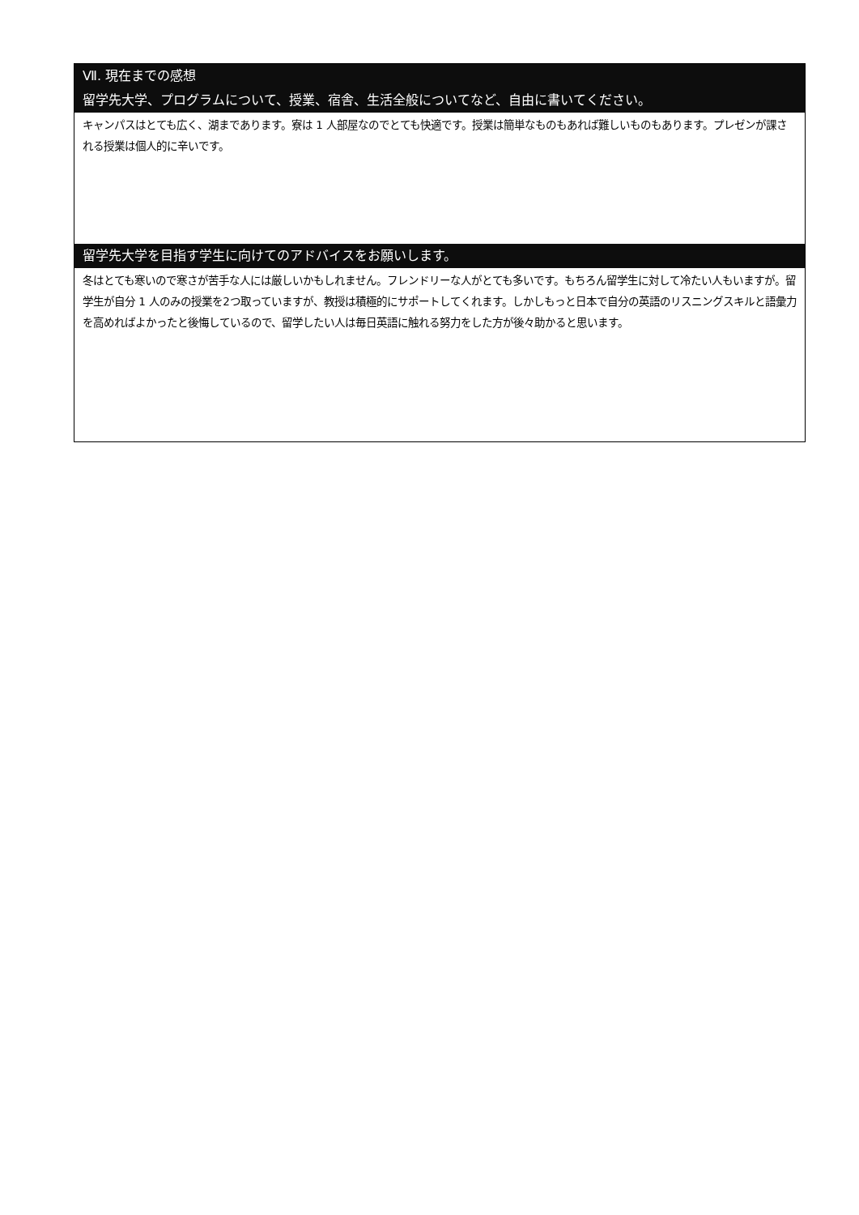Ⅶ. 現在までの感想
留学先大学、プログラムについて、授業、宿舎、生活全般についてなど、自由に書いてください。
キャンパスはとても広く、湖まであります。寮は 1 人部屋なのでとても快適です。授業は簡単なものもあれば難しいものもあります。プレゼンが課される授業は個人的に辛いです。
留学先大学を目指す学生に向けてのアドバイスをお願いします。
冬はとても寒いので寒さが苦手な人には厳しいかもしれません。フレンドリーな人がとても多いです。もちろん留学生に対して冷たい人もいますが。留学生が自分 1 人のみの授業を2つ取っていますが、教授は積極的にサポートしてくれます。しかしもっと日本で自分の英語のリスニングスキルと語彙力を高めればよかったと後悔しているので、留学したい人は毎日英語に触れる努力をした方が後々助かると思います。